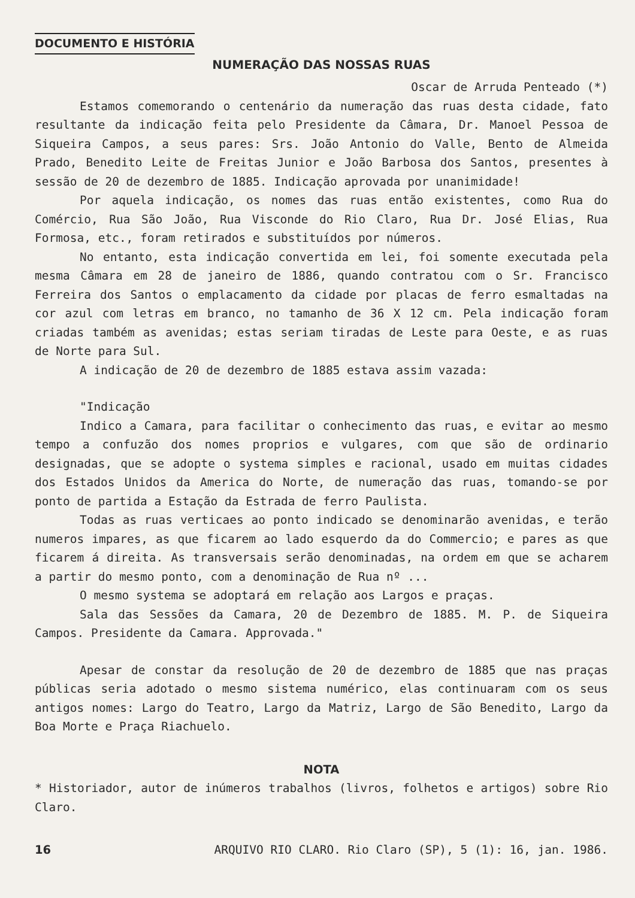DOCUMENTO E HISTÓRIA
NUMERAÇÃO DAS NOSSAS RUAS
Oscar de Arruda Penteado (*)
Estamos comemorando o centenário da numeração das ruas desta cidade, fato resultante da indicação feita pelo Presidente da Câmara, Dr. Manoel Pessoa de Siqueira Campos, a seus pares: Srs. João Antonio do Valle, Bento de Almeida Prado, Benedito Leite de Freitas Junior e João Barbosa dos Santos, presentes à sessão de 20 de dezembro de 1885. Indicação aprovada por unanimidade!
Por aquela indicação, os nomes das ruas então existentes, como Rua do Comércio, Rua São João, Rua Visconde do Rio Claro, Rua Dr. José Elias, Rua Formosa, etc., foram retirados e substituídos por números.
No entanto, esta indicação convertida em lei, foi somente executada pela mesma Câmara em 28 de janeiro de 1886, quando contratou com o Sr. Francisco Ferreira dos Santos o emplacamento da cidade por placas de ferro esmaltadas na cor azul com letras em branco, no tamanho de 36 X 12 cm. Pela indicação foram criadas também as avenidas; estas seriam tiradas de Leste para Oeste, e as ruas de Norte para Sul.
A indicação de 20 de dezembro de 1885 estava assim vazada:
"Indicação
Indico a Camara, para facilitar o conhecimento das ruas, e evitar ao mesmo tempo a confuzão dos nomes proprios e vulgares, com que são de ordinario designadas, que se adopte o systema simples e racional, usado em muitas cidades dos Estados Unidos da America do Norte, de numeração das ruas, tomando-se por ponto de partida a Estação da Estrada de ferro Paulista.
Todas as ruas verticaes ao ponto indicado se denominarão avenidas, e terão numeros impares, as que ficarem ao lado esquerdo da do Commercio; e pares as que ficarem á direita. As transversais serão denominadas, na ordem em que se acharem a partir do mesmo ponto, com a denominação de Rua nº ...
O mesmo systema se adoptará em relação aos Largos e praças.
Sala das Sessões da Camara, 20 de Dezembro de 1885. M. P. de Siqueira Campos. Presidente da Camara. Approvada."
Apesar de constar da resolução de 20 de dezembro de 1885 que nas praças públicas seria adotado o mesmo sistema numérico, elas continuaram com os seus antigos nomes: Largo do Teatro, Largo da Matriz, Largo de São Benedito, Largo da Boa Morte e Praça Riachuelo.
NOTA
* Historiador, autor de inúmeros trabalhos (livros, folhetos e artigos) sobre Rio Claro.
16 ARQUIVO RIO CLARO. Rio Claro (SP), 5 (1): 16, jan. 1986.